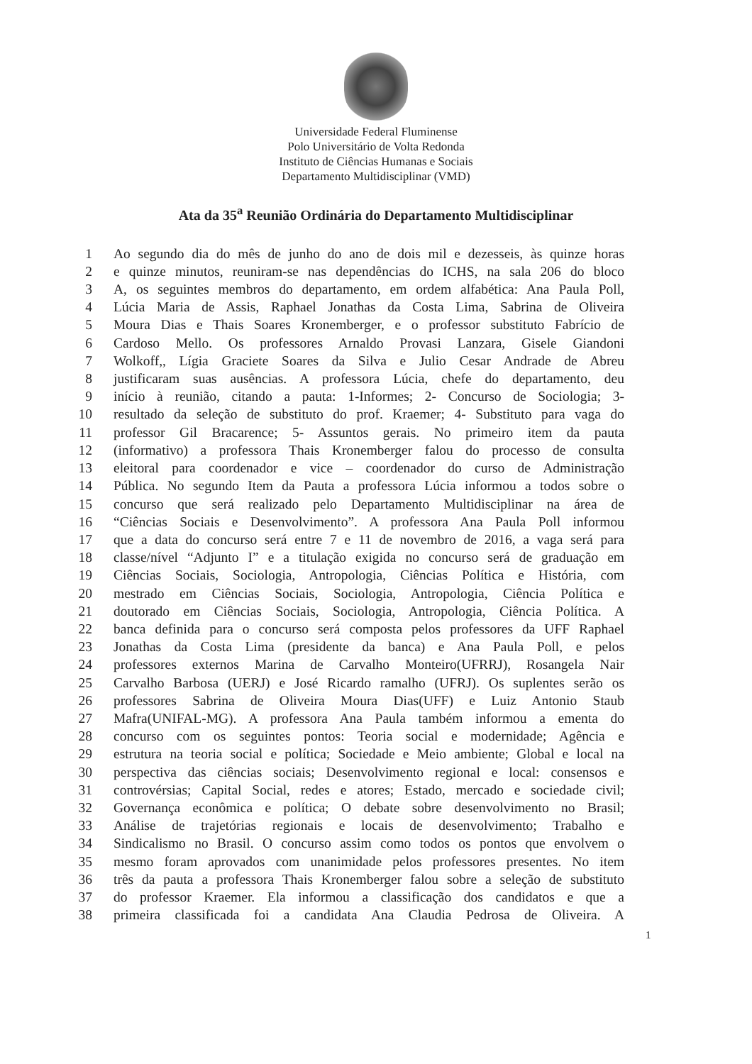Universidade Federal Fluminense
Polo Universitário de Volta Redonda
Instituto de Ciências Humanas e Sociais
Departamento Multidisciplinar (VMD)
Ata da 35<sup>a</sup> Reunião Ordinária do Departamento Multidisciplinar
1 Ao segundo dia do mês de junho do ano de dois mil e dezesseis, às quinze horas
2 e quinze minutos, reuniram-se nas dependências do ICHS, na sala 206 do bloco
3 A, os seguintes membros do departamento, em ordem alfabética: Ana Paula Poll,
4 Lúcia Maria de Assis, Raphael Jonathas da Costa Lima, Sabrina de Oliveira
5 Moura Dias e Thais Soares Kronemberger, e o professor substituto Fabrício de
6 Cardoso Mello. Os professores Arnaldo Provasi Lanzara, Gisele Giandoni
7 Wolkoff,, Lígia Graciete Soares da Silva e Julio Cesar Andrade de Abreu
8 justificaram suas ausências. A professora Lúcia, chefe do departamento, deu
9 início à reunião, citando a pauta: 1-Informes; 2- Concurso de Sociologia; 3-
10 resultado da seleção de substituto do prof. Kraemer; 4- Substituto para vaga do
11 professor Gil Bracarence; 5- Assuntos gerais. No primeiro item da pauta
12 (informativo) a professora Thais Kronemberger falou do processo de consulta
13 eleitoral para coordenador e vice – coordenador do curso de Administração
14 Pública. No segundo Item da Pauta a professora Lúcia informou a todos sobre o
15 concurso que será realizado pelo Departamento Multidisciplinar na área de
16 “Ciências Sociais e Desenvolvimento”. A professora Ana Paula Poll informou
17 que a data do concurso será entre 7 e 11 de novembro de 2016, a vaga será para
18 classe/nível “Adjunto I” e a titulação exigida no concurso será de graduação em
19 Ciências Sociais, Sociologia, Antropologia, Ciências Política e História, com
20 mestrado em Ciências Sociais, Sociologia, Antropologia, Ciência Política e
21 doutorado em Ciências Sociais, Sociologia, Antropologia, Ciência Política. A
22 banca definida para o concurso será composta pelos professores da UFF Raphael
23 Jonathas da Costa Lima (presidente da banca) e Ana Paula Poll, e pelos
24 professores externos Marina de Carvalho Monteiro(UFRRJ), Rosangela Nair
25 Carvalho Barbosa (UERJ) e José Ricardo ramalho (UFRJ). Os suplentes serão os
26 professores Sabrina de Oliveira Moura Dias(UFF) e Luiz Antonio Staub
27 Mafra(UNIFAL-MG). A professora Ana Paula também informou a ementa do
28 concurso com os seguintes pontos: Teoria social e modernidade; Agência e
29 estrutura na teoria social e política; Sociedade e Meio ambiente; Global e local na
30 perspectiva das ciências sociais; Desenvolvimento regional e local: consensos e
31 controvérsias; Capital Social, redes e atores; Estado, mercado e sociedade civil;
32 Governança econômica e política; O debate sobre desenvolvimento no Brasil;
33 Análise de trajetórias regionais e locais de desenvolvimento; Trabalho e
34 Sindicalismo no Brasil. O concurso assim como todos os pontos que envolvem o
35 mesmo foram aprovados com unanimidade pelos professores presentes. No item
36 três da pauta a professora Thais Kronemberger falou sobre a seleção de substituto
37 do professor Kraemer. Ela informou a classificação dos candidatos e que a
38 primeira classificada foi a candidata Ana Claudia Pedrosa de Oliveira. A
1